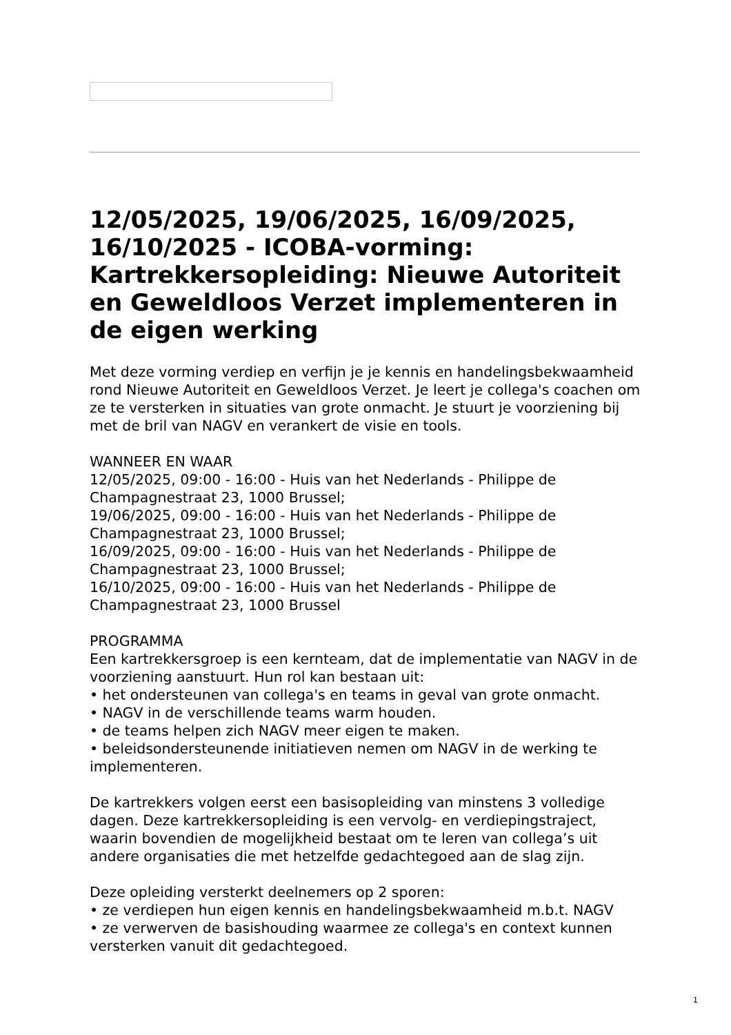12/05/2025, 19/06/2025, 16/09/2025, 16/10/2025 - ICOBA-vorming: Kartrekkersopleiding: Nieuwe Autoriteit en Geweldloos Verzet implementeren in de eigen werking
Met deze vorming verdiep en verfijn je je kennis en handelingsbekwaamheid rond Nieuwe Autoriteit en Geweldloos Verzet. Je leert je collega's coachen om ze te versterken in situaties van grote onmacht. Je stuurt je voorziening bij met de bril van NAGV en verankert de visie en tools.
WANNEER EN WAAR
12/05/2025, 09:00 - 16:00 - Huis van het Nederlands - Philippe de Champagnestraat 23, 1000 Brussel;
19/06/2025, 09:00 - 16:00 - Huis van het Nederlands - Philippe de Champagnestraat 23, 1000 Brussel;
16/09/2025, 09:00 - 16:00 - Huis van het Nederlands - Philippe de Champagnestraat 23, 1000 Brussel;
16/10/2025, 09:00 - 16:00 - Huis van het Nederlands - Philippe de Champagnestraat 23, 1000 Brussel
PROGRAMMA
Een kartrekkersgroep is een kernteam, dat de implementatie van NAGV in de voorziening aanstuurt. Hun rol kan bestaan uit:
• het ondersteunen van collega's en teams in geval van grote onmacht.
• NAGV in de verschillende teams warm houden.
• de teams helpen zich NAGV meer eigen te maken.
• beleidsondersteunende initiatieven nemen om NAGV in de werking te implementeren.
De kartrekkers volgen eerst een basisopleiding van minstens 3 volledige dagen. Deze kartrekkersopleiding is een vervolg- en verdiepingstraject, waarin bovendien de mogelijkheid bestaat om te leren van collega’s uit andere organisaties die met hetzelfde gedachtegoed aan de slag zijn.
Deze opleiding versterkt deelnemers op 2 sporen:
• ze verdiepen hun eigen kennis en handelingsbekwaamheid m.b.t. NAGV
• ze verwerven de basishouding waarmee ze collega's en context kunnen versterken vanuit dit gedachtegoed.
1